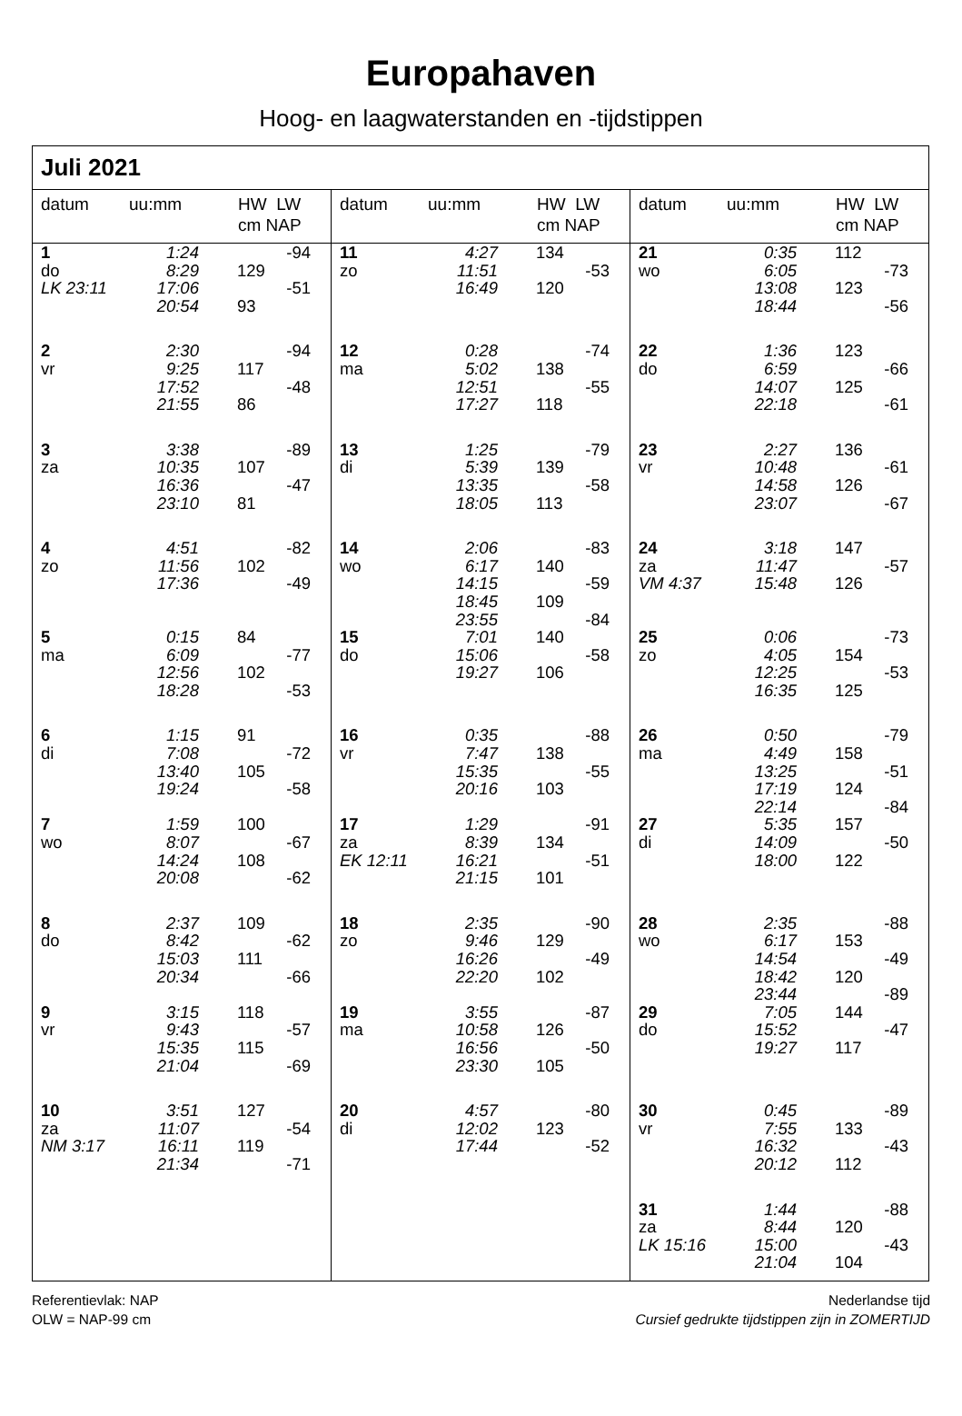Europahaven
Hoog- en laagwaterstanden en -tijdstippen
Juli 2021
datum uu:mm HW LW
cm NAP
| 1 | 1:24 | | -94 |
| do | 8:29 | 129 | |
| LK 23:11 | 17:06 | | -51 |
| | 20:54 | 93 | |
| 2 | 2:30 | | -94 |
| vr | 9:25 | 117 | |
| | 17:52 | | -48 |
| | 21:55 | 86 | |
| 3 | 3:38 | | -89 |
| za | 10:35 | 107 | |
| | 16:36 | | -47 |
| | 23:10 | 81 | |
| 4 | 4:51 | | -82 |
| zo | 11:56 | 102 | |
| | 17:36 | | -49 |
| 5 | 0:15 | 84 | |
| ma | 6:09 | | -77 |
| | 12:56 | 102 | |
| | 18:28 | | -53 |
| 6 | 1:15 | 91 | |
| di | 7:08 | | -72 |
| | 13:40 | 105 | |
| | 19:24 | | -58 |
| 7 | 1:59 | 100 | |
| wo | 8:07 | | -67 |
| | 14:24 | 108 | |
| | 20:08 | | -62 |
| 8 | 2:37 | 109 | |
| do | 8:42 | | -62 |
| | 15:03 | 111 | |
| | 20:34 | | -66 |
| 9 | 3:15 | 118 | |
| vr | 9:43 | | -57 |
| | 15:35 | 115 | |
| | 21:04 | | -69 |
| 10 | 3:51 | 127 | |
| za | 11:07 | | -54 |
| NM 3:17 | 16:11 | 119 | |
| | 21:34 | | -71 |
datum uu:mm HW LW
cm NAP
| 11 | 4:27 | 134 | |
| zo | 11:51 | | -53 |
| | 16:49 | 120 | |
| 12 | 0:28 | | -74 |
| ma | 5:02 | 138 | |
| | 12:51 | | -55 |
| | 17:27 | 118 | |
| 13 | 1:25 | | -79 |
| di | 5:39 | 139 | |
| | 13:35 | | -58 |
| | 18:05 | 113 | |
| 14 | 2:06 | | -83 |
| wo | 6:17 | 140 | |
| | 14:15 | | -59 |
| | 18:45 | 109 | |
| | 23:55 | | -84 |
| 15 | 7:01 | 140 | |
| do | 15:06 | | -58 |
| | 19:27 | 106 | |
| 16 | 0:35 | | -88 |
| vr | 7:47 | 138 | |
| | 15:35 | | -55 |
| | 20:16 | 103 | |
| 17 | 1:29 | | -91 |
| za | 8:39 | 134 | |
| EK 12:11 | 16:21 | | -51 |
| | 21:15 | 101 | |
| 18 | 2:35 | | -90 |
| zo | 9:46 | 129 | |
| | 16:26 | | -49 |
| | 22:20 | 102 | |
| 19 | 3:55 | | -87 |
| ma | 10:58 | 126 | |
| | 16:56 | | -50 |
| | 23:30 | 105 | |
| 20 | 4:57 | | -80 |
| di | 12:02 | 123 | |
| | 17:44 | | -52 |
datum uu:mm HW LW
cm NAP
| 21 | 0:35 | 112 | |
| wo | 6:05 | | -73 |
| | 13:08 | 123 | |
| | 18:44 | | -56 |
| 22 | 1:36 | 123 | |
| do | 6:59 | | -66 |
| | 14:07 | 125 | |
| | 22:18 | | -61 |
| 23 | 2:27 | 136 | |
| vr | 10:48 | | -61 |
| | 14:58 | 126 | |
| | 23:07 | | -67 |
| 24 | 3:18 | 147 | |
| za | 11:47 | | -57 |
| VM 4:37 | 15:48 | 126 | |
| 25 | 0:06 | | -73 |
| zo | 4:05 | 154 | |
| | 12:25 | | -53 |
| | 16:35 | 125 | |
| 26 | 0:50 | | -79 |
| ma | 4:49 | 158 | |
| | 13:25 | | -51 |
| | 17:19 | 124 | |
| | 22:14 | | -84 |
| 27 | 5:35 | 157 | |
| di | 14:09 | | -50 |
| | 18:00 | 122 | |
| 28 | 2:35 | | -88 |
| wo | 6:17 | 153 | |
| | 14:54 | | -49 |
| | 18:42 | 120 | |
| | 23:44 | | -89 |
| 29 | 7:05 | 144 | |
| do | 15:52 | | -47 |
| | 19:27 | 117 | |
| 30 | 0:45 | | -89 |
| vr | 7:55 | 133 | |
| | 16:32 | | -43 |
| | 20:12 | 112 | |
| 31 | 1:44 | | -88 |
| za | 8:44 | 120 | |
| LK 15:16 | 15:00 | | -43 |
| | 21:04 | 104 | |
Referentievlak: NAP
OLW = NAP-99 cm
Nederlandse tijd
Cursief gedrukte tijdstippen zijn in ZOMERTIJD